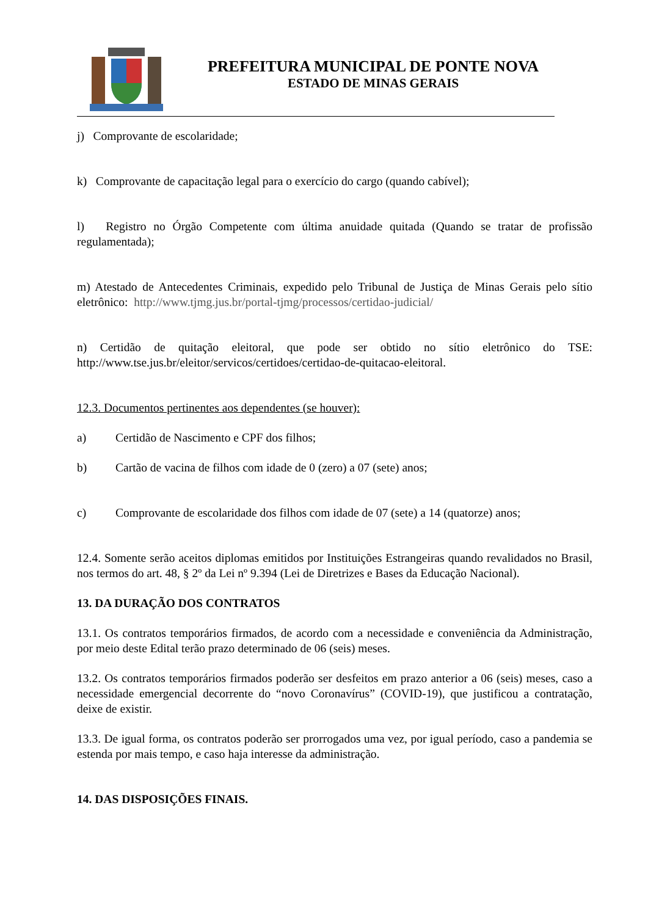PREFEITURA MUNICIPAL DE PONTE NOVA
ESTADO DE MINAS GERAIS
j) Comprovante de escolaridade;
k) Comprovante de capacitação legal para o exercício do cargo (quando cabível);
l) Registro no Órgão Competente com última anuidade quitada (Quando se tratar de profissão regulamentada);
m) Atestado de Antecedentes Criminais, expedido pelo Tribunal de Justiça de Minas Gerais pelo sítio eletrônico: http://www.tjmg.jus.br/portal-tjmg/processos/certidao-judicial/
n) Certidão de quitação eleitoral, que pode ser obtido no sítio eletrônico do TSE: http://www.tse.jus.br/eleitor/servicos/certidoes/certidao-de-quitacao-eleitoral.
12.3. Documentos pertinentes aos dependentes (se houver):
a) Certidão de Nascimento e CPF dos filhos;
b) Cartão de vacina de filhos com idade de 0 (zero) a 07 (sete) anos;
c) Comprovante de escolaridade dos filhos com idade de 07 (sete) a 14 (quatorze) anos;
12.4. Somente serão aceitos diplomas emitidos por Instituições Estrangeiras quando revalidados no Brasil, nos termos do art. 48, § 2º da Lei nº 9.394 (Lei de Diretrizes e Bases da Educação Nacional).
13. DA DURAÇÃO DOS CONTRATOS
13.1. Os contratos temporários firmados, de acordo com a necessidade e conveniência da Administração, por meio deste Edital terão prazo determinado de 06 (seis) meses.
13.2. Os contratos temporários firmados poderão ser desfeitos em prazo anterior a 06 (seis) meses, caso a necessidade emergencial decorrente do “novo Coronavírus” (COVID-19), que justificou a contratação, deixe de existir.
13.3. De igual forma, os contratos poderão ser prorrogados uma vez, por igual período, caso a pandemia se estenda por mais tempo, e caso haja interesse da administração.
14. DAS DISPOSIÇÕES FINAIS.